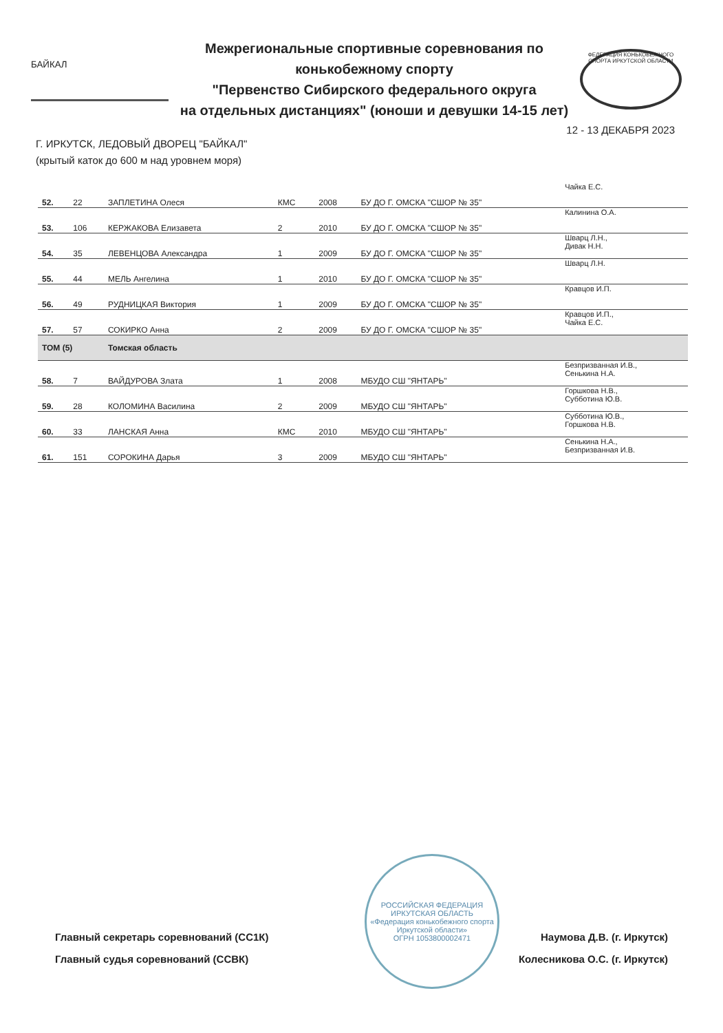БАЙКАЛ
Межрегиональные спортивные соревнования по
конькобежному спорту
"Первенство Сибирского федерального округа
на отдельных дистанциях" (юноши и девушки 14-15 лет)
ФЕДЕРАЦИЯ КОНЬКОБЕЖНОГО СПОРТА ИРКУТСКОЙ ОБЛАСТИ
12 - 13 ДЕКАБРЯ 2023
Г. ИРКУТСК, ЛЕДОВЫЙ ДВОРЕЦ "БАЙКАЛ"
(крытый каток до 600 м над уровнем моря)
| 52. | 22 | ЗАПЛЕТИНА Олеся | КМС | 2008 | БУ ДО Г. ОМСКА "СШОР № 35" | Чайка Е.С. |
| 53. | 106 | КЕРЖАКОВА Елизавета | 2 | 2010 | БУ ДО Г. ОМСКА "СШОР № 35" | Калинина О.А. |
| 54. | 35 | ЛЕВЕНЦОВА Александра | 1 | 2009 | БУ ДО Г. ОМСКА "СШОР № 35" | Шварц Л.Н., Дивак Н.Н. |
| 55. | 44 | МЕЛЬ Ангелина | 1 | 2010 | БУ ДО Г. ОМСКА "СШОР № 35" | Шварц Л.Н. |
| 56. | 49 | РУДНИЦКАЯ Виктория | 1 | 2009 | БУ ДО Г. ОМСКА "СШОР № 35" | Кравцов И.П. |
| 57. | 57 | СОКИРКО Анна | 2 | 2009 | БУ ДО Г. ОМСКА "СШОР № 35" | Кравцов И.П., Чайка Е.С. |
| ТОМ (5) | | Томская область | | | | |
| 58. | 7 | ВАЙДУРОВА Злата | 1 | 2008 | МБУДО СШ "ЯНТАРЬ" | Безпризванная И.В., Сенькина Н.А. |
| 59. | 28 | КОЛОМИНА Василина | 2 | 2009 | МБУДО СШ "ЯНТАРЬ" | Горшкова Н.В., Субботина Ю.В. |
| 60. | 33 | ЛАНСКАЯ Анна | КМС | 2010 | МБУДО СШ "ЯНТАРЬ" | Субботина Ю.В., Горшкова Н.В. |
| 61. | 151 | СОРОКИНА Дарья | 3 | 2009 | МБУДО СШ "ЯНТАРЬ" | Сенькина Н.А., Безпризванная И.В. |
РОССИЙСКАЯ ФЕДЕРАЦИЯ ИРКУТСКАЯ ОБЛАСТЬ
«Федерация конькобежного спорта Иркутской области»
ОГРН 1053800002471
Главный секретарь соревнований (СС1К)
Главный судья соревнований (ССВК)
Наумова Д.В. (г. Иркутск)
Колесникова О.С. (г. Иркутск)